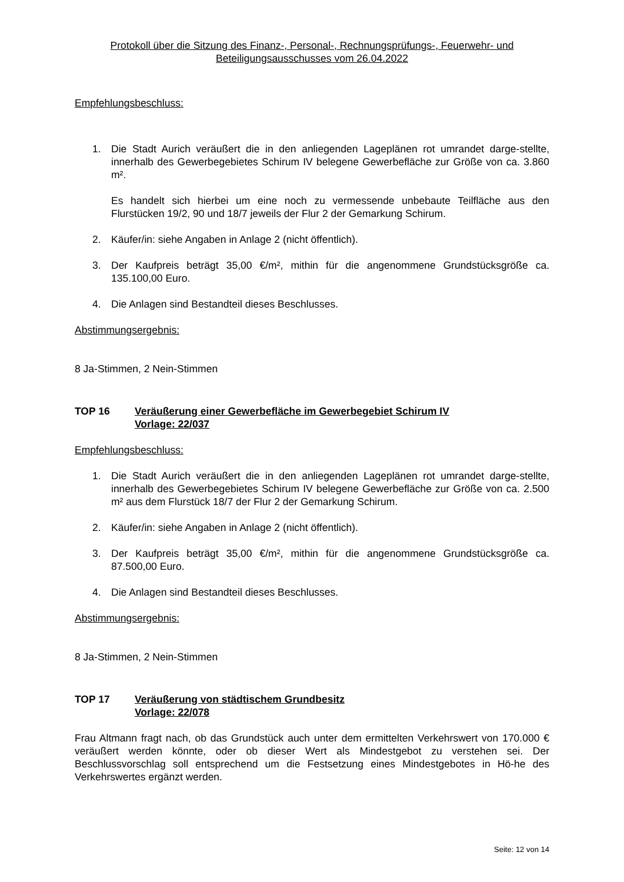Protokoll über die Sitzung des Finanz-, Personal-, Rechnungsprüfungs-, Feuerwehr- und
Beteiligungsausschusses vom 26.04.2022
Empfehlungsbeschluss:
1. Die Stadt Aurich veräußert die in den anliegenden Lageplänen rot umrandet darge-stellte, innerhalb des Gewerbegebietes Schirum IV belegene Gewerbefläche zur Größe von ca. 3.860 m².
Es handelt sich hierbei um eine noch zu vermessende unbebaute Teilfläche aus den Flurstücken 19/2, 90 und 18/7 jeweils der Flur 2 der Gemarkung Schirum.
2. Käufer/in: siehe Angaben in Anlage 2 (nicht öffentlich).
3. Der Kaufpreis beträgt 35,00 €/m², mithin für die angenommene Grundstücksgröße ca. 135.100,00 Euro.
4. Die Anlagen sind Bestandteil dieses Beschlusses.
Abstimmungsergebnis:
8 Ja-Stimmen, 2 Nein-Stimmen
TOP 16 Veräußerung einer Gewerbefläche im Gewerbegebiet Schirum IV
Vorlage: 22/037
Empfehlungsbeschluss:
1. Die Stadt Aurich veräußert die in den anliegenden Lageplänen rot umrandet darge-stellte, innerhalb des Gewerbegebietes Schirum IV belegene Gewerbefläche zur Größe von ca. 2.500 m² aus dem Flurstück 18/7 der Flur 2 der Gemarkung Schirum.
2. Käufer/in: siehe Angaben in Anlage 2 (nicht öffentlich).
3. Der Kaufpreis beträgt 35,00 €/m², mithin für die angenommene Grundstücksgröße ca. 87.500,00 Euro.
4. Die Anlagen sind Bestandteil dieses Beschlusses.
Abstimmungsergebnis:
8 Ja-Stimmen, 2 Nein-Stimmen
TOP 17 Veräußerung von städtischem Grundbesitz
Vorlage: 22/078
Frau Altmann fragt nach, ob das Grundstück auch unter dem ermittelten Verkehrswert von 170.000 € veräußert werden könnte, oder ob dieser Wert als Mindestgebot zu verstehen sei. Der Beschlussvorschlag soll entsprechend um die Festsetzung eines Mindestgebotes in Hö-he des Verkehrswertes ergänzt werden.
Seite: 12 von 14